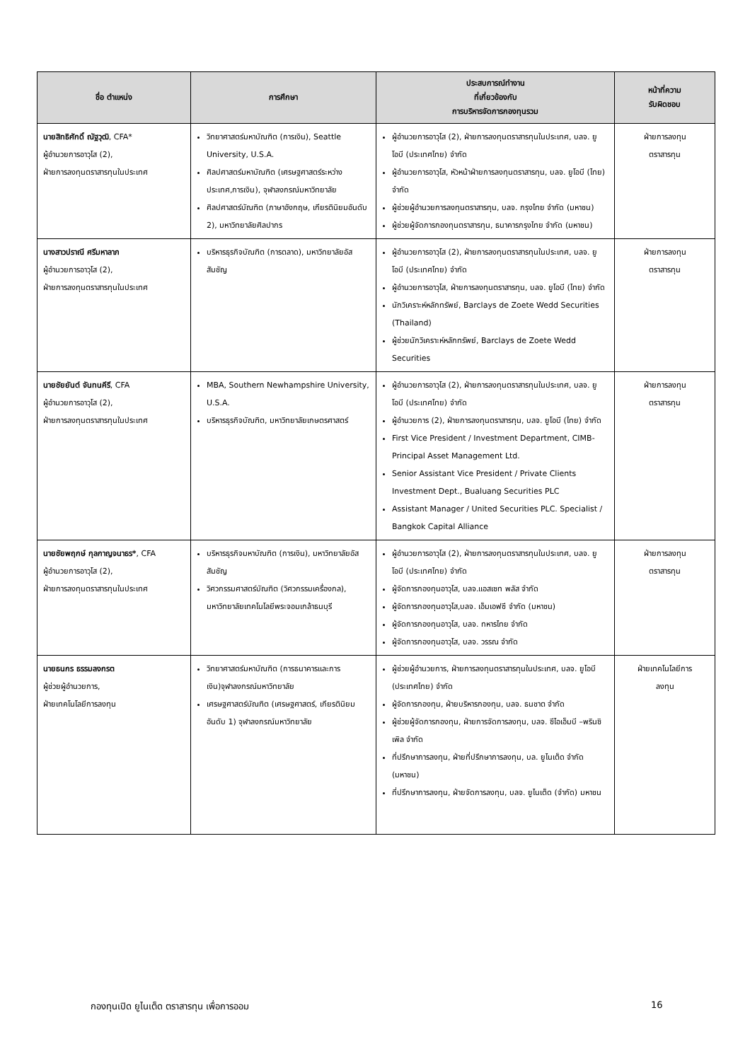| ชื่อ ตำแหน่ง | การศึกษา | ประสบการณ์ทำงาน ที่เกี่ยวข้องกับ การบริหารจัดการกองทุนรวม | หน้าที่ความ รับผิดชอบ |
| --- | --- | --- | --- |
| นายสิทธิศักดิ์ ณัฐวุฒิ , CFA* ผู้อำนวยการอาวุโส (2), ฝ่ายการลงทุนตราสารทุนในประเทศ | วิทยาศาสตร์มหาบัณฑิต (การเงิน), Seattle University, U.S.A. ศิลปศาสตร์มหาบัณฑิต (เศรษฐศาสตร์ระหว่างประเทศ,การเงิน), จุฬาลงกรณ์มหาวิทยาลัย ศิลปศาสตร์บัณฑิต (ภาษาอังกฤษ, เกียรตินิยมอันดับ 2), มหาวิทยาลัยศิลปากร | ผู้อำนวยการอาวุโส (2), ฝ่ายการลงทุนตราสารทุนในประเทศ, บลจ. ยูโอบี (ประเทศไทย) จำกัด ผู้อำนวยการอาวุโส, หัวหน้าฝ่ายการลงทุนตราสารทุน, บลจ. ยูโอบี (ไทย) จำกัด ผู้ช่วยผู้อำนวยการลงทุนตราสารทุน, บลจ. กรุงไทย จำกัด (มหาชน) ผู้ช่วยผู้จัดการกองทุนตราสารทุน, ธนาคารกรุงไทย จำกัด (มหาชน) | ฝ่ายการลงทุน ตราสารทุน |
| นางสาวปราณี ศรีมหาลาภ ผู้อำนวยการอาวุโส (2), ฝ่ายการลงทุนตราสารทุนในประเทศ | บริหารธุรกิจบัณฑิต (การตลาด), มหาวิทยาลัยอัสสัมชัญ | ผู้อำนวยการอาวุโส (2), ฝ่ายการลงทุนตราสารทุนในประเทศ, บลจ. ยูโอบี (ประเทศไทย) จำกัด ผู้อำนวยการอาวุโส, ฝ่ายการลงทุนตราสารทุน, บลจ. ยูโอบี (ไทย) จำกัด นักวิเคราะห์หลักทรัพย์, Barclays de Zoete Wedd Securities (Thailand) ผู้ช่วยนักวิเคราะห์หลักทรัพย์, Barclays de Zoete Wedd Securities | ฝ่ายการลงทุน ตราสารทุน |
| นายชัยยันต์ จันทนคีรี , CFA ผู้อำนวยการอาวุโส (2), ฝ่ายการลงทุนตราสารทุนในประเทศ | MBA, Southern Newhampshire University, U.S.A. บริหารธุรกิจบัณฑิต, มหาวิทยาลัยเกษตรศาสตร์ | ผู้อำนวยการอาวุโส (2), ฝ่ายการลงทุนตราสารทุนในประเทศ, บลจ. ยูโอบี (ประเทศไทย) จำกัด ผู้อำนวยการ (2), ฝ่ายการลงทุนตราสารทุน, บลจ. ยูโอบี (ไทย) จำกัด First Vice President / Investment Department, CIMB-Principal Asset Management Ltd. Senior Assistant Vice President / Private Clients Investment Dept., Bualuang Securities PLC Assistant Manager / United Securities PLC. Specialist / Bangkok Capital Alliance | ฝ่ายการลงทุน ตราสารทุน |
| นายชัยพฤกษ์ กุลกาญจนาธร* , CFA ผู้อำนวยการอาวุโส (2), ฝ่ายการลงทุนตราสารทุนในประเทศ | บริหารธุรกิจมหาบัณฑิต (การเงิน), มหาวิทยาลัยอัสสัมชัญ วิศวกรรมศาสตร์บัณฑิต (วิศวกรรมเครื่องกล), มหาวิทยาลัยเทคโนโลยีพระจอมเกล้าธนบุรี | ผู้อำนวยการอาวุโส (2), ฝ่ายการลงทุนตราสารทุนในประเทศ, บลจ. ยูโอบี (ประเทศไทย) จำกัด ผู้จัดการกองทุนอาวุโส, บลจ.แอสเซท พลัส จำกัด ผู้จัดการกองทุนอาวุโส,บลจ. เอ็มเอฟซี จำกัด (มหาชน) ผู้จัดการกองทุนอาวุโส, บลจ. ทหารไทย จำกัด ผู้จัดการกองทุนอาวุโส, บลจ. วรรณ จำกัด | ฝ่ายการลงทุน ตราสารทุน |
| นายธนกร ธรรมลงกรต ผู้ช่วยผู้อำนวยการ, ฝ่ายเทคโนโลยีการลงทุน | วิทยาศาสตร์มหาบัณฑิต (การธนาคารและการเงิน)จุฬาลงกรณ์มหาวิทยาลัย เศรษฐศาสตร์บัณฑิต (เศรษฐศาสตร์, เกียรตินิยมอันดับ 1) จุฬาลงกรณ์มหาวิทยาลัย | ผู้ช่วยผู้อำนวยการ, ฝ่ายการลงทุนตราสารทุนในประเทศ, บลจ. ยูโอบี (ประเทศไทย) จำกัด ผู้จัดการกองทุน, ฝ่ายบริหารกองทุน, บลจ. ธนชาต จำกัด ผู้ช่วยผู้จัดการกองทุน, ฝ่ายการจัดการลงทุน, บลจ. ซีไอเอ็มบี –พรินซิเพิล จำกัด ที่ปรึกษาการลงทุน, ฝ่ายที่ปรึกษาการลงทุน, บล. ยูไนเต็ด จำกัด (มหาชน) ที่ปรึกษาการลงทุน, ฝ่ายจัดการลงทุน, บลจ. ยูไนเต็ด (จำกัด) มหาชน | ฝ่ายเทคโนโลยีการ ลงทุน |
กองทุนเปิด ยูไนเต็ด ตราสารทุน เพื่อการออม
16